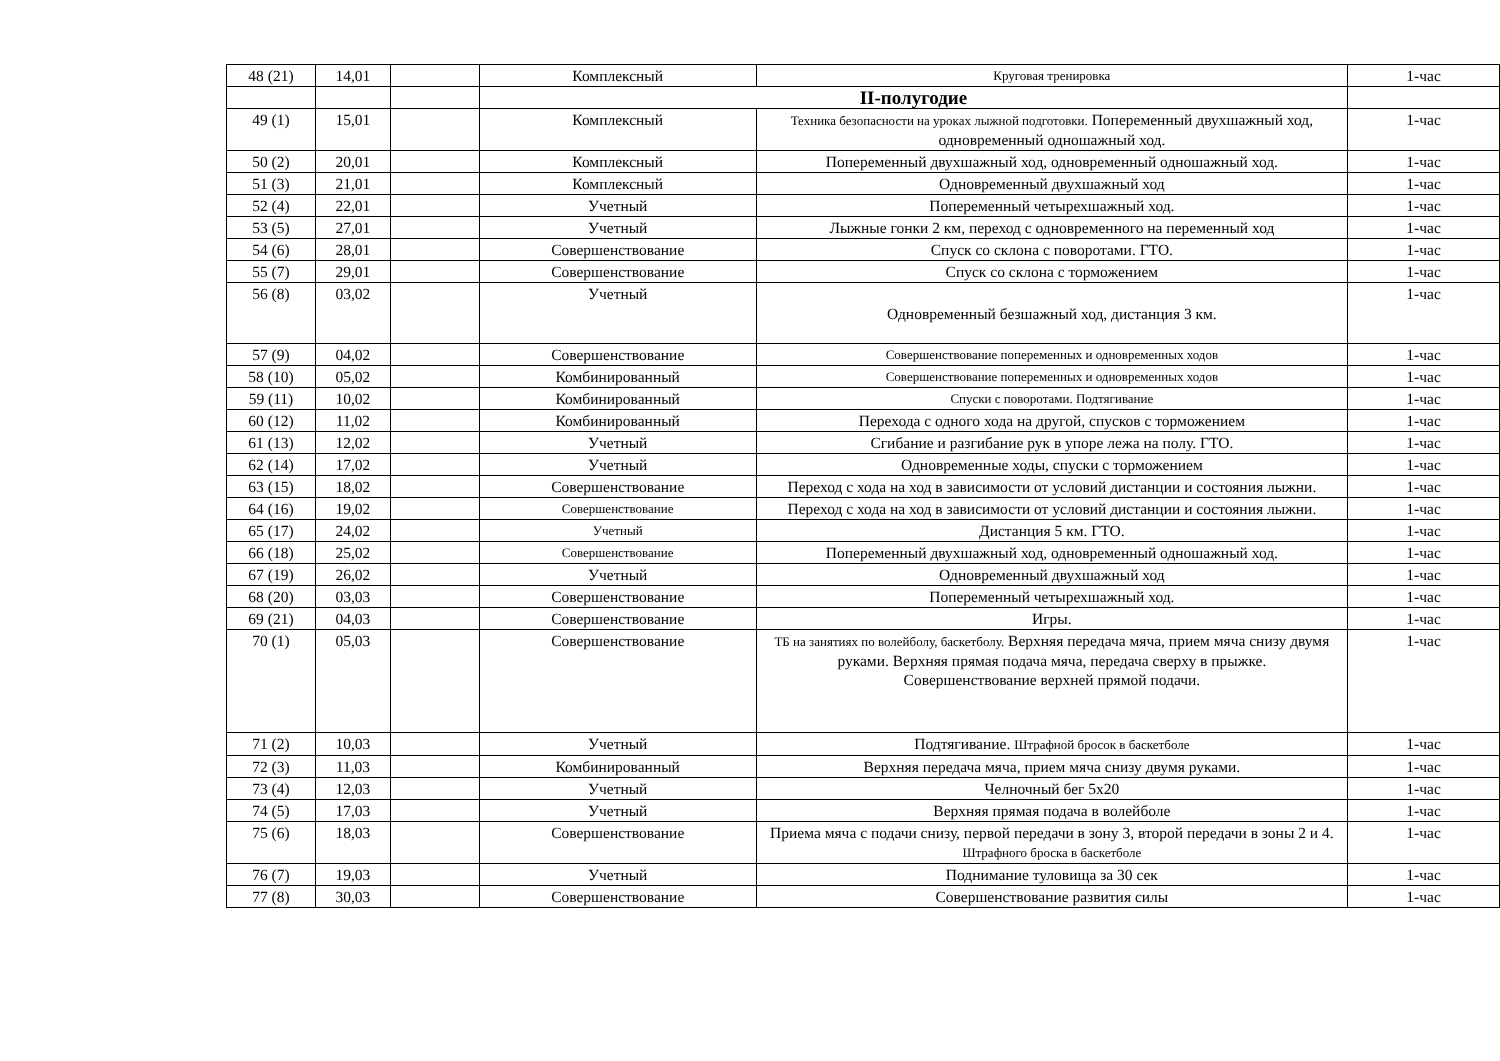| 48 (21) | 14,01 | | Комплексный | Круговая тренировка | 1-час |
| | | | II-полугодие | | |
| 49 (1) | 15,01 | | Комплексный | Техника безопасности на уроках лыжной подготовки. Попеременный двухшажный ход, одновременный одношажный ход. | 1-час |
| 50 (2) | 20,01 | | Комплексный | Попеременный двухшажный ход, одновременный одношажный ход. | 1-час |
| 51 (3) | 21,01 | | Комплексный | Одновременный двухшажный ход | 1-час |
| 52 (4) | 22,01 | | Учетный | Попеременный четырехшажный ход. | 1-час |
| 53 (5) | 27,01 | | Учетный | Лыжные гонки 2 км, переход с одновременного на переменный ход | 1-час |
| 54 (6) | 28,01 | | Совершенствование | Спуск со склона с поворотами. ГТО. | 1-час |
| 55 (7) | 29,01 | | Совершенствование | Спуск со склона с торможением | 1-час |
| 56 (8) | 03,02 | | Учетный | Одновременный безшажный ход, дистанция 3 км. | 1-час |
| 57 (9) | 04,02 | | Совершенствование | Совершенствование попеременных и одновременных ходов | 1-час |
| 58 (10) | 05,02 | | Комбинированный | Совершенствование попеременных и одновременных ходов | 1-час |
| 59 (11) | 10,02 | | Комбинированный | Спуски с поворотами. Подтягивание | 1-час |
| 60 (12) | 11,02 | | Комбинированный | Перехода с одного хода на другой, спусков с торможением | 1-час |
| 61 (13) | 12,02 | | Учетный | Сгибание и разгибание рук в упоре лежа на полу. ГТО. | 1-час |
| 62 (14) | 17,02 | | Учетный | Одновременные ходы, спуски с торможением | 1-час |
| 63 (15) | 18,02 | | Совершенствование | Переход с хода на ход в зависимости от условий дистанции и состояния лыжни. | 1-час |
| 64 (16) | 19,02 | | Совершенствование | Переход с хода на ход в зависимости от условий дистанции и состояния лыжни. | 1-час |
| 65 (17) | 24,02 | | Учетный | Дистанция 5 км. ГТО. | 1-час |
| 66 (18) | 25,02 | | Совершенствование | Попеременный двухшажный ход, одновременный одношажный ход. | 1-час |
| 67 (19) | 26,02 | | Учетный | Одновременный двухшажный ход | 1-час |
| 68 (20) | 03,03 | | Совершенствование | Попеременный четырехшажный ход. | 1-час |
| 69 (21) | 04,03 | | Совершенствование | Игры. | 1-час |
| 70 (1) | 05,03 | | Совершенствование | ТБ на занятиях по волейболу, баскетболу. Верхняя передача мяча, прием мяча снизу двумя руками. Верхняя прямая подача мяча, передача сверху в прыжке. Совершенствование верхней прямой подачи. | 1-час |
| 71 (2) | 10,03 | | Учетный | Подтягивание. Штрафной бросок в баскетболе | 1-час |
| 72 (3) | 11,03 | | Комбинированный | Верхняя передача мяча, прием мяча снизу двумя руками. | 1-час |
| 73 (4) | 12,03 | | Учетный | Челночный бег 5х20 | 1-час |
| 74 (5) | 17,03 | | Учетный | Верхняя прямая подача в волейболе | 1-час |
| 75 (6) | 18,03 | | Совершенствование | Приема мяча с подачи снизу, первой передачи в зону 3, второй передачи в зоны 2 и 4. Штрафного броска в баскетболе | 1-час |
| 76 (7) | 19,03 | | Учетный | Поднимание туловища за 30 сек | 1-час |
| 77 (8) | 30,03 | | Совершенствование | Совершенствование развития силы | 1-час |